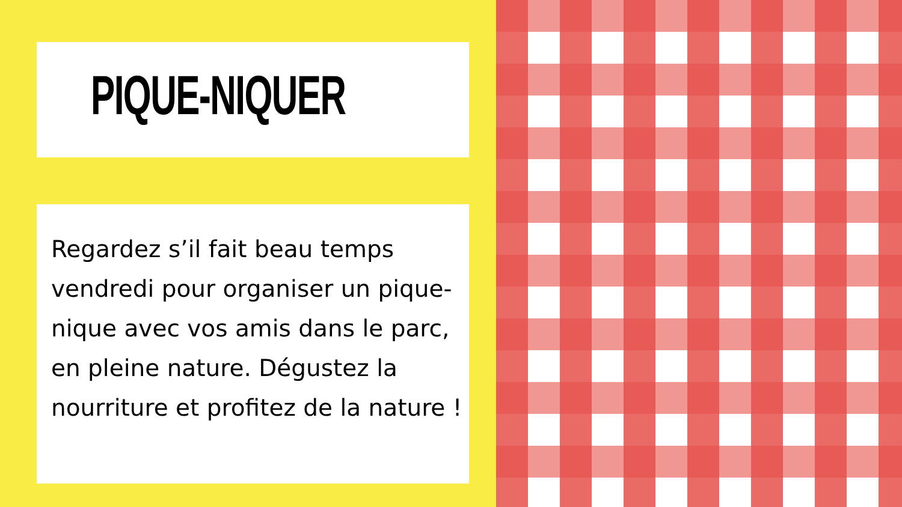PIQUE-NIQUER
Regardez s’il fait beau temps vendredi pour organiser un pique-nique avec vos amis dans le parc, en pleine nature. Dégustez la nourriture et profitez de la nature !